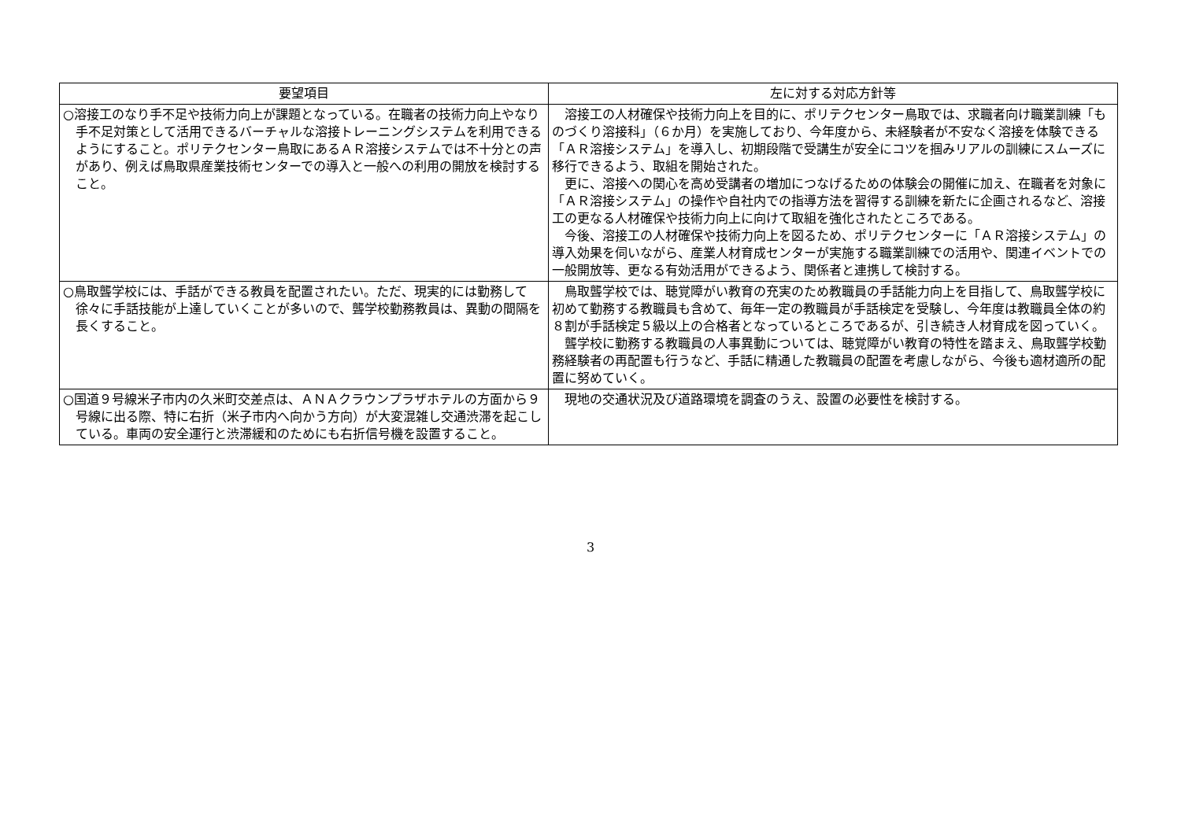| 要望項目 | 左に対する対応方針等 |
| --- | --- |
| ○溶接工のなり手不足や技術力向上が課題となっている。在職者の技術力向上やなり手不足対策として活用できるバーチャルな溶接トレーニングシステムを利用できるようにすること。ポリテクセンター鳥取にあるＡＲ溶接システムでは不十分との声があり、例えば鳥取県産業技術センターでの導入と一般への利用の開放を検討すること。 | 溶接工の人材確保や技術力向上を目的に、ポリテクセンター鳥取では、求職者向け職業訓練「ものづくり溶接科」（６か月）を実施しており、今年度から、未経験者が不安なく溶接を体験できる「ＡＲ溶接システム」を導入し、初期段階で受講生が安全にコツを掴みリアルの訓練にスムーズに移行できるよう、取組を開始された。 更に、溶接への関心を高め受講者の増加につなげるための体験会の開催に加え、在職者を対象に「ＡＲ溶接システム」の操作や自社内での指導方法を習得する訓練を新たに企画されるなど、溶接工の更なる人材確保や技術力向上に向けて取組を強化されたところである。 今後、溶接工の人材確保や技術力向上を図るため、ポリテクセンターに「ＡＲ溶接システム」の導入効果を伺いながら、産業人材育成センターが実施する職業訓練での活用や、関連イベントでの一般開放等、更なる有効活用ができるよう、関係者と連携して検討する。 |
| ○鳥取聾学校には、手話ができる教員を配置されたい。ただ、現実的には勤務して徐々に手話技能が上達していくことが多いので、聾学校勤務教員は、異動の間隔を長くすること。 | 鳥取聾学校では、聴覚障がい教育の充実のため教職員の手話能力向上を目指して、鳥取聾学校に初めて勤務する教職員も含めて、毎年一定の教職員が手話検定を受験し、今年度は教職員全体の約８割が手話検定５級以上の合格者となっているところであるが、引き続き人材育成を図っていく。 聾学校に勤務する教職員の人事異動については、聴覚障がい教育の特性を踏まえ、鳥取聾学校勤務経験者の再配置も行うなど、手話に精通した教職員の配置を考慮しながら、今後も適材適所の配置に努めていく。 |
| ○国道９号線米子市内の久米町交差点は、ＡＮＡクラウンプラザホテルの方面から９号線に出る際、特に右折（米子市内へ向かう方向）が大変混雑し交通渋滞を起こしている。車両の安全運行と渋滞緩和のためにも右折信号機を設置すること。 | 現地の交通状況及び道路環境を調査のうえ、設置の必要性を検討する。 |
3